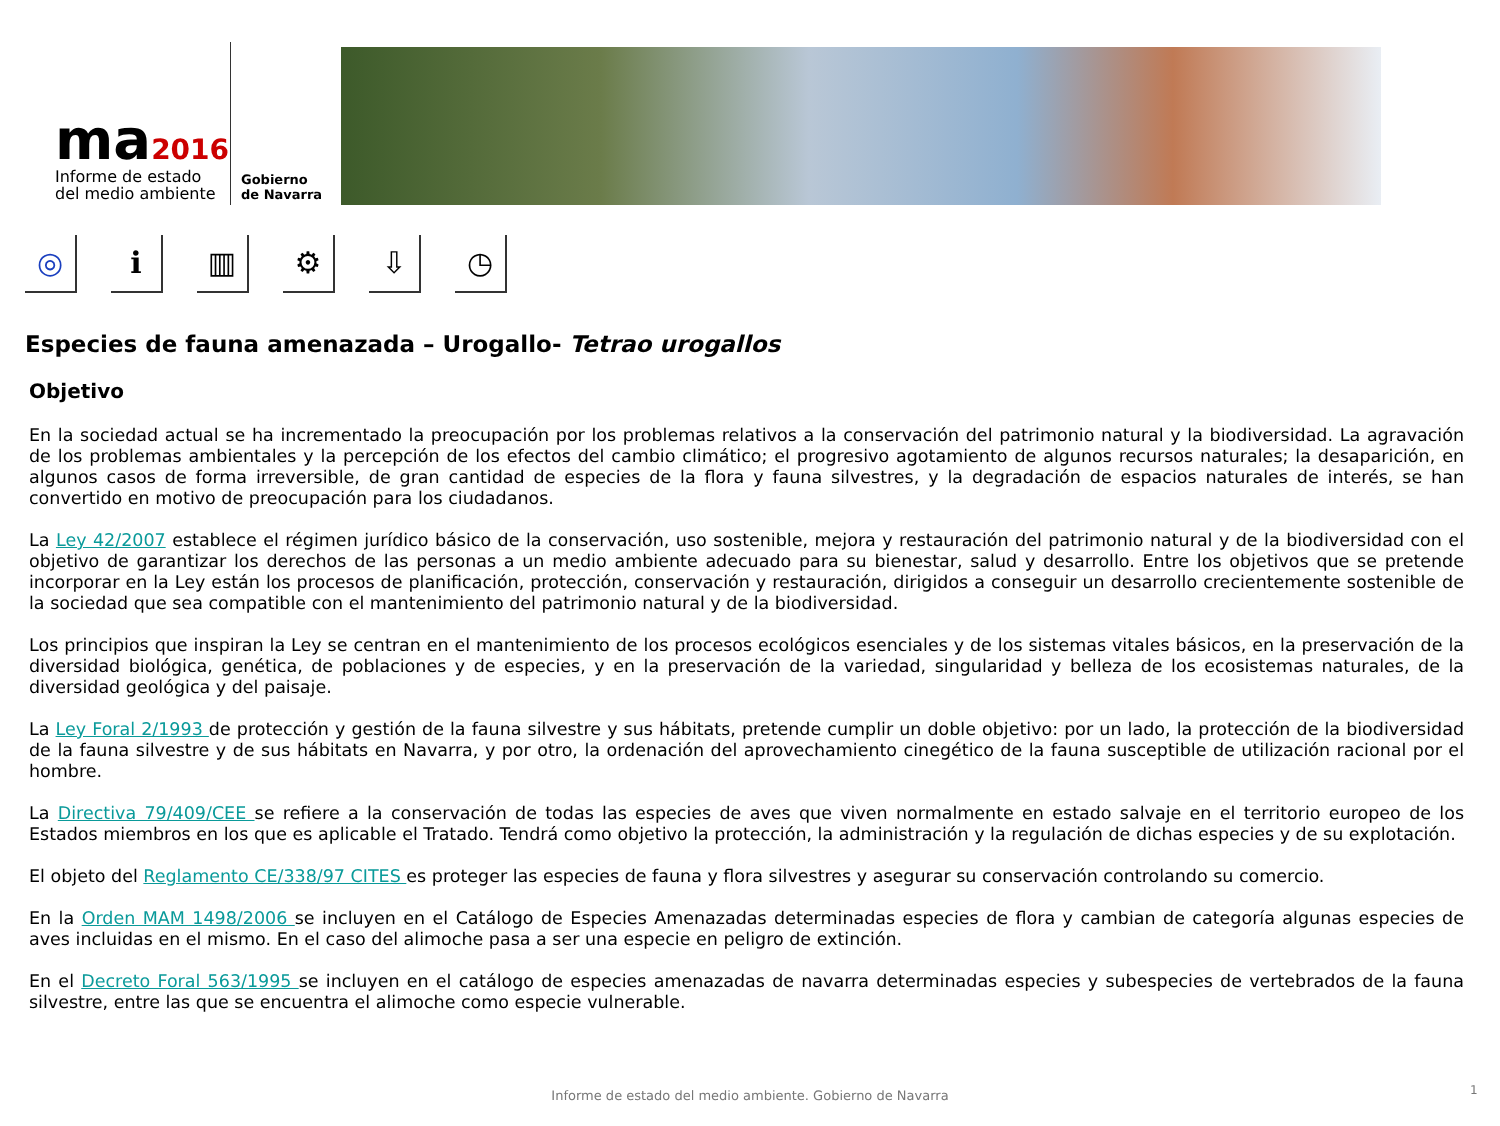ma2016
Informe de estado
del medio ambiente
Gobierno
de Navarra
◎ ℹ ▥ ⚙ ⇩ ◷
Especies de fauna amenazada – Urogallo- Tetrao urogallos
Objetivo
En la sociedad actual se ha incrementado la preocupación por los problemas relativos a la conservación del patrimonio natural y la biodiversidad. La agravación de los problemas ambientales y la percepción de los efectos del cambio climático; el progresivo agotamiento de algunos recursos naturales; la desaparición, en algunos casos de forma irreversible, de gran cantidad de especies de la flora y fauna silvestres, y la degradación de espacios naturales de interés, se han convertido en motivo de preocupación para los ciudadanos.
La Ley 42/2007 establece el régimen jurídico básico de la conservación, uso sostenible, mejora y restauración del patrimonio natural y de la biodiversidad con el objetivo de garantizar los derechos de las personas a un medio ambiente adecuado para su bienestar, salud y desarrollo. Entre los objetivos que se pretende incorporar en la Ley están los procesos de planificación, protección, conservación y restauración, dirigidos a conseguir un desarrollo crecientemente sostenible de la sociedad que sea compatible con el mantenimiento del patrimonio natural y de la biodiversidad.
Los principios que inspiran la Ley se centran en el mantenimiento de los procesos ecológicos esenciales y de los sistemas vitales básicos, en la preservación de la diversidad biológica, genética, de poblaciones y de especies, y en la preservación de la variedad, singularidad y belleza de los ecosistemas naturales, de la diversidad geológica y del paisaje.
La Ley Foral 2/1993 de protección y gestión de la fauna silvestre y sus hábitats, pretende cumplir un doble objetivo: por un lado, la protección de la biodiversidad de la fauna silvestre y de sus hábitats en Navarra, y por otro, la ordenación del aprovechamiento cinegético de la fauna susceptible de utilización racional por el hombre.
La Directiva 79/409/CEE se refiere a la conservación de todas las especies de aves que viven normalmente en estado salvaje en el territorio europeo de los Estados miembros en los que es aplicable el Tratado. Tendrá como objetivo la protección, la administración y la regulación de dichas especies y de su explotación.
El objeto del Reglamento CE/338/97 CITES es proteger las especies de fauna y flora silvestres y asegurar su conservación controlando su comercio.
En la Orden MAM 1498/2006 se incluyen en el Catálogo de Especies Amenazadas determinadas especies de flora y cambian de categoría algunas especies de aves incluidas en el mismo. En el caso del alimoche pasa a ser una especie en peligro de extinción.
En el Decreto Foral 563/1995 se incluyen en el catálogo de especies amenazadas de navarra determinadas especies y subespecies de vertebrados de la fauna silvestre, entre las que se encuentra el alimoche como especie vulnerable.
Informe de estado del medio ambiente. Gobierno de Navarra 1